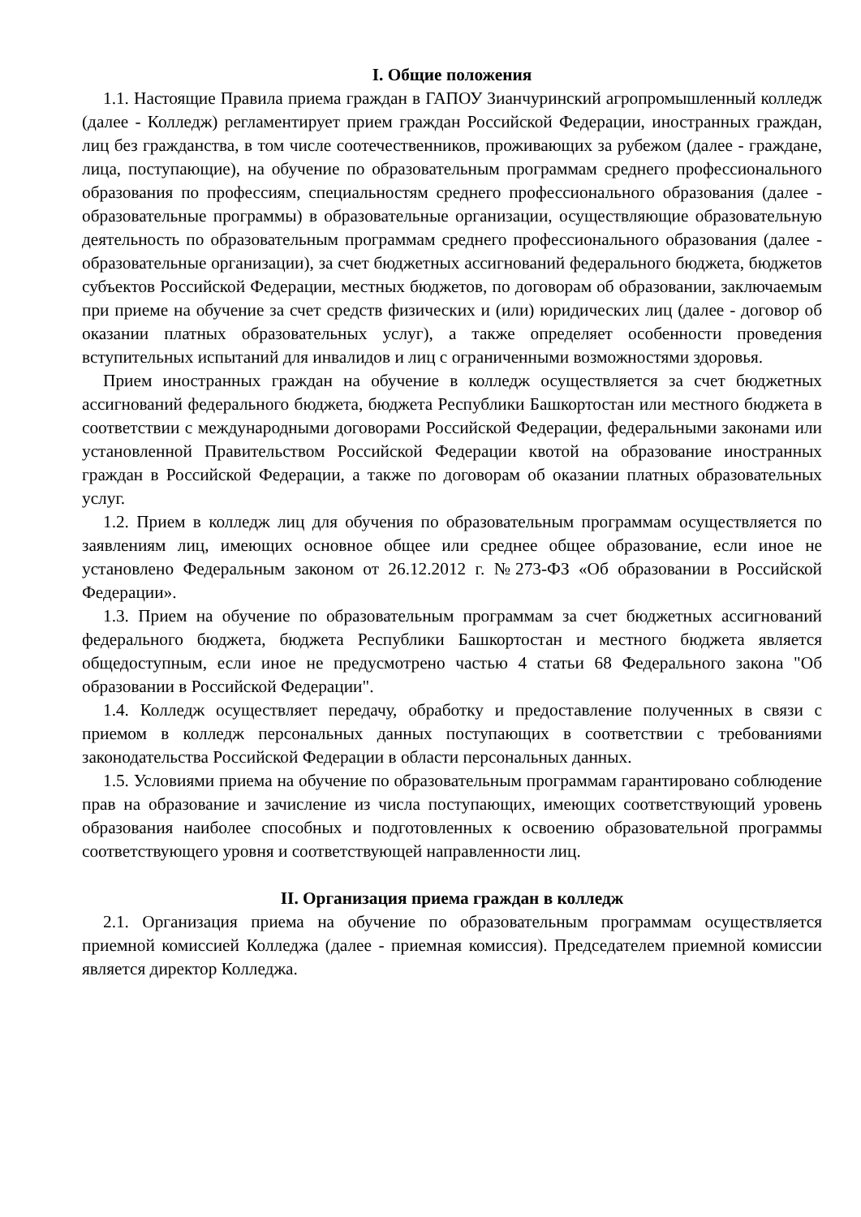I. Общие положения
1.1. Настоящие Правила приема граждан в ГАПОУ Зианчуринский агропромышленный колледж (далее - Колледж) регламентирует прием граждан Российской Федерации, иностранных граждан, лиц без гражданства, в том числе соотечественников, проживающих за рубежом (далее - граждане, лица, поступающие), на обучение по образовательным программам среднего профессионального образования по профессиям, специальностям среднего профессионального образования (далее - образовательные программы) в образовательные организации, осуществляющие образовательную деятельность по образовательным программам среднего профессионального образования (далее - образовательные организации), за счет бюджетных ассигнований федерального бюджета, бюджетов субъектов Российской Федерации, местных бюджетов, по договорам об образовании, заключаемым при приеме на обучение за счет средств физических и (или) юридических лиц (далее - договор об оказании платных образовательных услуг), а также определяет особенности проведения вступительных испытаний для инвалидов и лиц с ограниченными возможностями здоровья.
Прием иностранных граждан на обучение в колледж осуществляется за счет бюджетных ассигнований федерального бюджета, бюджета Республики Башкортостан или местного бюджета в соответствии с международными договорами Российской Федерации, федеральными законами или установленной Правительством Российской Федерации квотой на образование иностранных граждан в Российской Федерации, а также по договорам об оказании платных образовательных услуг.
1.2. Прием в колледж лиц для обучения по образовательным программам осуществляется по заявлениям лиц, имеющих основное общее или среднее общее образование, если иное не установлено Федеральным законом от 26.12.2012 г. №273-ФЗ «Об образовании в Российской Федерации».
1.3. Прием на обучение по образовательным программам за счет бюджетных ассигнований федерального бюджета, бюджета Республики Башкортостан и местного бюджета является общедоступным, если иное не предусмотрено частью 4 статьи 68 Федерального закона "Об образовании в Российской Федерации".
1.4. Колледж осуществляет передачу, обработку и предоставление полученных в связи с приемом в колледж персональных данных поступающих в соответствии с требованиями законодательства Российской Федерации в области персональных данных.
1.5. Условиями приема на обучение по образовательным программам гарантировано соблюдение прав на образование и зачисление из числа поступающих, имеющих соответствующий уровень образования наиболее способных и подготовленных к освоению образовательной программы соответствующего уровня и соответствующей направленности лиц.
II. Организация приема граждан в колледж
2.1. Организация приема на обучение по образовательным программам осуществляется приемной комиссией Колледжа (далее - приемная комиссия). Председателем приемной комиссии является директор Колледжа.